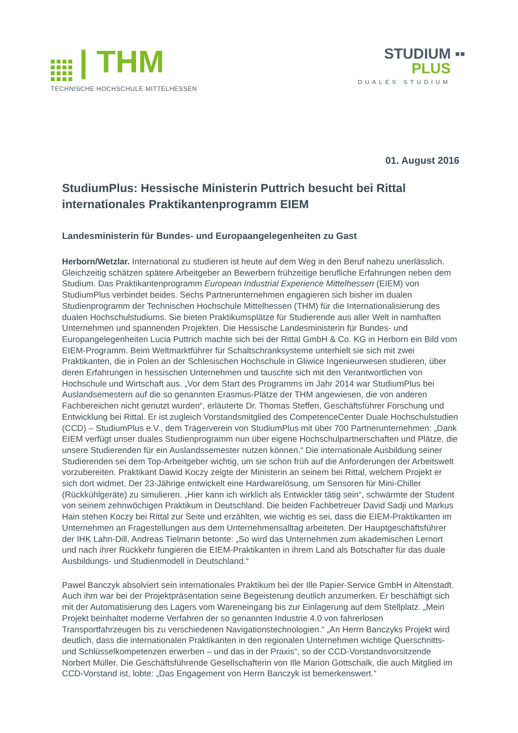| THM
TECHNISCHE HOCHSCHULE MITTELHESSEN
STUDIUM ▪▪
PLUS
DUALES STUDIUM
01. August 2016
StudiumPlus: Hessische Ministerin Puttrich besucht bei Rittal internationales Praktikantenprogramm EIEM
Landesministerin für Bundes- und Europaangelegenheiten zu Gast
Herborn/Wetzlar. International zu studieren ist heute auf dem Weg in den Beruf nahezu unerlässlich. Gleichzeitig schätzen spätere Arbeitgeber an Bewerbern frühzeitige berufliche Erfahrungen neben dem Studium. Das Praktikantenprogramm European Industrial Experience Mittelhessen (EIEM) von StudiumPlus verbindet beides. Sechs Partnerunternehmen engagieren sich bisher im dualen Studienprogramm der Technischen Hochschule Mittelhessen (THM) für die Internationalisierung des dualen Hochschulstudiums. Sie bieten Praktikumsplätze für Studierende aus aller Welt in namhaften Unternehmen und spannenden Projekten. Die Hessische Landesministerin für Bundes- und Europangelegenheiten Lucia Puttrich machte sich bei der Rittal GmbH & Co. KG in Herborn ein Bild vom EIEM-Programm. Beim Weltmarktführer für Schaltschranksysteme unterhielt sie sich mit zwei Praktikanten, die in Polen an der Schlesischen Hochschule in Gliwice Ingenieurwesen studieren, über deren Erfahrungen in hessischen Unternehmen und tauschte sich mit den Verantwortlichen von Hochschule und Wirtschaft aus. „Vor dem Start des Programms im Jahr 2014 war StudiumPlus bei Auslandsemestern auf die so genannten Erasmus-Plätze der THM angewiesen, die von anderen Fachbereichen nicht genutzt wurden“, erläuterte Dr. Thomas Steffen, Geschäftsführer Forschung und Entwicklung bei Rittal. Er ist zugleich Vorstandsmitglied des CompetenceCenter Duale Hochschulstudien (CCD) – StudiumPlus e.V., dem Trägerverein von StudiumPlus mit über 700 Partnerunternehmen: „Dank EIEM verfügt unser duales Studienprogramm nun über eigene Hochschulpartnerschaften und Plätze, die unsere Studierenden für ein Auslandssemester nutzen können.“ Die internationale Ausbildung seiner Studierenden sei dem Top-Arbeitgeber wichtig, um sie schon früh auf die Anforderungen der Arbeitswelt vorzubereiten. Praktikant Dawid Koczy zeigte der Ministerin an seinem bei Rittal, welchem Projekt er sich dort widmet. Der 23-Jährige entwickelt eine Hardwarelösung, um Sensoren für Mini-Chiller (Rückkühlgeräte) zu simulieren. „Hier kann ich wirklich als Entwickler tätig sein“, schwärmte der Student von seinem zehnwöchigen Praktikum in Deutschland. Die beiden Fachbetreuer David Sadji und Markus Hain stehen Koczy bei Rittal zur Seite und erzählten, wie wichtig es sei, dass die EIEM-Praktikanten im Unternehmen an Fragestellungen aus dem Unternehmensalltag arbeiteten. Der Hauptgeschäftsführer der IHK Lahn-Dill, Andreas Tielmann betonte: „So wird das Unternehmen zum akademischen Lernort und nach ihrer Rückkehr fungieren die EIEM-Praktikanten in ihrem Land als Botschafter für das duale Ausbildungs- und Studienmodell in Deutschland.“
Pawel Banczyk absolviert sein internationales Praktikum bei der Ille Papier-Service GmbH in Altenstadt. Auch ihm war bei der Projektpräsentation seine Begeisterung deutlich anzumerken. Er beschäftigt sich mit der Automatisierung des Lagers vom Wareneingang bis zur Einlagerung auf dem Stellplatz. „Mein Projekt beinhaltet moderne Verfahren der so genannten Industrie 4.0 von fahrerlosen Transportfahrzeugen bis zu verschiedenen Navigationstechnologien.“ „An Herrn Banczyks Projekt wird deutlich, dass die internationalen Praktikanten in den regionalen Unternehmen wichtige Querschnitts- und Schlüsselkompetenzen erwerben – und das in der Praxis“, so der CCD-Vorstandsvorsitzende Norbert Müller. Die Geschäftsführende Gesellschafterin von Ille Marion Gottschalk, die auch Mitglied im CCD-Vorstand ist, lobte: „Das Engagement von Herrn Banczyk ist bemerkenswert.“